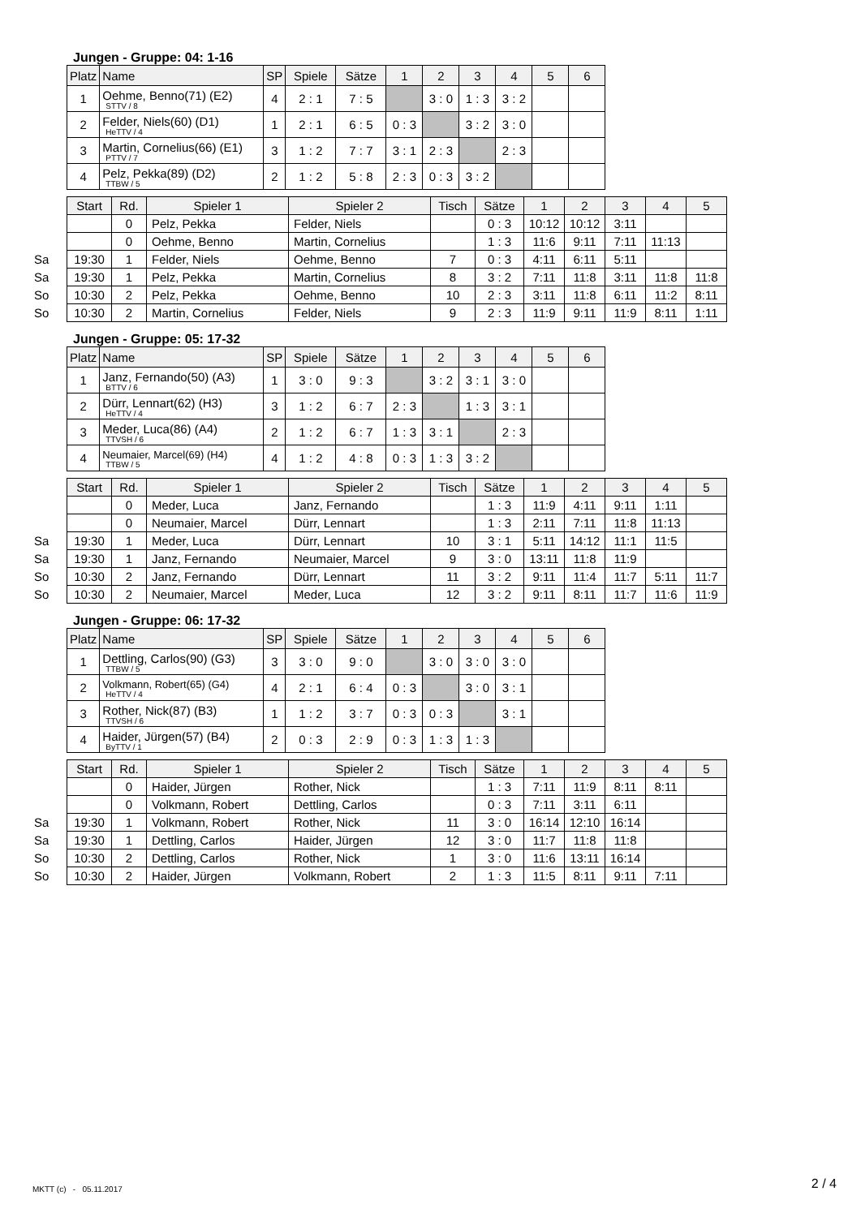Jungen - Gruppe: 04: 1-16
| Platz | Name | SP | Spiele | Sätze | 1 | 2 | 3 | 4 | 5 | 6 |
| --- | --- | --- | --- | --- | --- | --- | --- | --- | --- | --- |
| 1 | Oehme, Benno(71) (E2) STTV / 8 | 4 | 2 : 1 | 7 : 5 | | 3 : 0 | 1 : 3 | 3 : 2 | | |
| 2 | Felder, Niels(60) (D1) HeTTV / 4 | 1 | 2 : 1 | 6 : 5 | 0 : 3 | | 3 : 2 | 3 : 0 | | |
| 3 | Martin, Cornelius(66) (E1) PTTV / 7 | 3 | 1 : 2 | 7 : 7 | 3 : 1 | 2 : 3 | | 2 : 3 | | |
| 4 | Pelz, Pekka(89) (D2) TTBW / 5 | 2 | 1 : 2 | 5 : 8 | 2 : 3 | 0 : 3 | 3 : 2 | | | |
| | Start | Rd. | Spieler 1 | Spieler 2 | Tisch | Sätze | 1 | 2 | 3 | 4 | 5 |
| | | 0 | Pelz, Pekka | Felder, Niels | | 0 : 3 | 10:12 | 10:12 | 3:11 | | |
| | | 0 | Oehme, Benno | Martin, Cornelius | | 1 : 3 | 11:6 | 9:11 | 7:11 | 11:13 | |
| Sa | 19:30 | 1 | Felder, Niels | Oehme, Benno | 7 | 0 : 3 | 4:11 | 6:11 | 5:11 | | |
| Sa | 19:30 | 1 | Pelz, Pekka | Martin, Cornelius | 8 | 3 : 2 | 7:11 | 11:8 | 3:11 | 11:8 | 11:8 |
| So | 10:30 | 2 | Pelz, Pekka | Oehme, Benno | 10 | 2 : 3 | 3:11 | 11:8 | 6:11 | 11:2 | 8:11 |
| So | 10:30 | 2 | Martin, Cornelius | Felder, Niels | 9 | 2 : 3 | 11:9 | 9:11 | 11:9 | 8:11 | 1:11 |
Jungen - Gruppe: 05: 17-32
| Platz | Name | SP | Spiele | Sätze | 1 | 2 | 3 | 4 | 5 | 6 |
| --- | --- | --- | --- | --- | --- | --- | --- | --- | --- | --- |
| 1 | Janz, Fernando(50) (A3) BTTV / 6 | 1 | 3 : 0 | 9 : 3 | | 3 : 2 | 3 : 1 | 3 : 0 | | |
| 2 | Dürr, Lennart(62) (H3) HeTTV / 4 | 3 | 1 : 2 | 6 : 7 | 2 : 3 | | 1 : 3 | 3 : 1 | | |
| 3 | Meder, Luca(86) (A4) TTVSH / 6 | 2 | 1 : 2 | 6 : 7 | 1 : 3 | 3 : 1 | | 2 : 3 | | |
| 4 | Neumaier, Marcel(69) (H4) TTBW / 5 | 4 | 1 : 2 | 4 : 8 | 0 : 3 | 1 : 3 | 3 : 2 | | | |
| | Start | Rd. | Spieler 1 | Spieler 2 | Tisch | Sätze | 1 | 2 | 3 | 4 | 5 |
| | | 0 | Meder, Luca | Janz, Fernando | | 1 : 3 | 11:9 | 4:11 | 9:11 | 1:11 | |
| | | 0 | Neumaier, Marcel | Dürr, Lennart | | 1 : 3 | 2:11 | 7:11 | 11:8 | 11:13 | |
| Sa | 19:30 | 1 | Meder, Luca | Dürr, Lennart | 10 | 3 : 1 | 5:11 | 14:12 | 11:1 | 11:5 | |
| Sa | 19:30 | 1 | Janz, Fernando | Neumaier, Marcel | 9 | 3 : 0 | 13:11 | 11:8 | 11:9 | | |
| So | 10:30 | 2 | Janz, Fernando | Dürr, Lennart | 11 | 3 : 2 | 9:11 | 11:4 | 11:7 | 5:11 | 11:7 |
| So | 10:30 | 2 | Neumaier, Marcel | Meder, Luca | 12 | 3 : 2 | 9:11 | 8:11 | 11:7 | 11:6 | 11:9 |
Jungen - Gruppe: 06: 17-32
| Platz | Name | SP | Spiele | Sätze | 1 | 2 | 3 | 4 | 5 | 6 |
| --- | --- | --- | --- | --- | --- | --- | --- | --- | --- | --- |
| 1 | Dettling, Carlos(90) (G3) TTBW / 5 | 3 | 3 : 0 | 9 : 0 | | 3 : 0 | 3 : 0 | 3 : 0 | | |
| 2 | Volkmann, Robert(65) (G4) HeTTV / 4 | 4 | 2 : 1 | 6 : 4 | 0 : 3 | | 3 : 0 | 3 : 1 | | |
| 3 | Rother, Nick(87) (B3) TTVSH / 6 | 1 | 1 : 2 | 3 : 7 | 0 : 3 | 0 : 3 | | 3 : 1 | | |
| 4 | Haider, Jürgen(57) (B4) ByTTV / 1 | 2 | 0 : 3 | 2 : 9 | 0 : 3 | 1 : 3 | 1 : 3 | | | |
| | Start | Rd. | Spieler 1 | Spieler 2 | Tisch | Sätze | 1 | 2 | 3 | 4 | 5 |
| | | 0 | Haider, Jürgen | Rother, Nick | | 1 : 3 | 7:11 | 11:9 | 8:11 | 8:11 | |
| | | 0 | Volkmann, Robert | Dettling, Carlos | | 0 : 3 | 7:11 | 3:11 | 6:11 | | |
| Sa | 19:30 | 1 | Volkmann, Robert | Rother, Nick | 11 | 3 : 0 | 16:14 | 12:10 | 16:14 | | |
| Sa | 19:30 | 1 | Dettling, Carlos | Haider, Jürgen | 12 | 3 : 0 | 11:7 | 11:8 | 11:8 | | |
| So | 10:30 | 2 | Dettling, Carlos | Rother, Nick | 1 | 3 : 0 | 11:6 | 13:11 | 16:14 | | |
| So | 10:30 | 2 | Haider, Jürgen | Volkmann, Robert | 2 | 1 : 3 | 11:5 | 8:11 | 9:11 | 7:11 | |
MKTT (c) - 05.11.2017 2 / 4